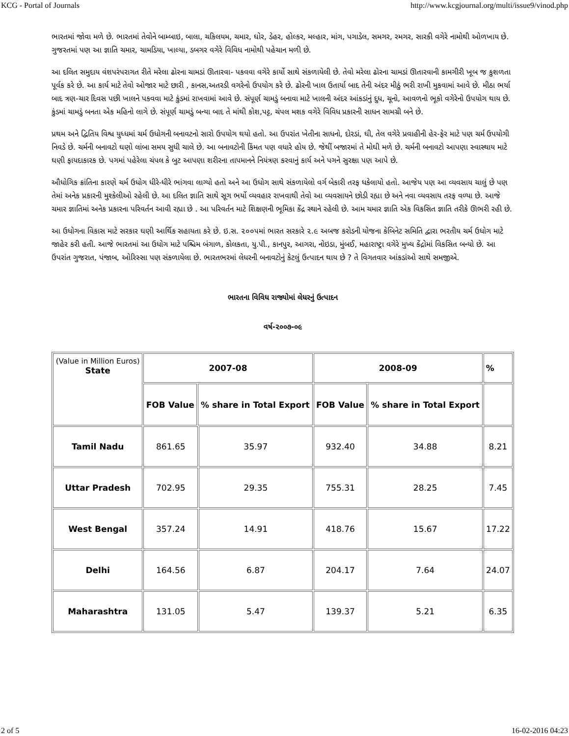KCG - Portal of Journals http://www.kcgjournal.org/multi/issue9/vinod.php
ભારતમાં જોવા મળે છે. ભારતમાં તેવોને બામ્બાઇ, બાલા, ચકિલયમ, ચમાર, ઘોર, ડેહર, હોલ્કર, મલ્હાર, માંગ, પગાડેલ, સમગર, રમગર, સારકી વગેરે નામોથી ઓળખાય છે. ગુજરતમાં પણ આ જ્ઞાતિ ચમાર, ચામડિયા, ખાલ્યા, ડબગર વગેરે વિવિધ નામોથી પહેચાન મળી છે.
આ દલિત સમુદાય વંશપરંપરાગત રીતે મરેલા ઢોરના ચામડાં ઊતારવા- પકવવા વગેરે કાર્યો સાથે સંકળાયેલી છે. તેવો મરેલા ઢોરના ચામડાં ઊતારવાની કામગીરી ખૂબ જ કુશળતા પૂર્વક કરે છે. આ કાર્ય માટે તેવો ઓજાર માટે છારી , કાનસ,અતરડી વગરેનો ઉપયોગ કરે છે. ઢોરની ખાલ ઉતાર્યા બાદ તેની અંદર મીઠું ભરી રાખી મુકવામાં આવે છે. મીઠા ભર્યા બાદ ત્રણ-ચાર દિવસ પછી ખાલને પકવવા માટે કુંડમાં રાખવામાં આવે છે. સંપૂર્ણ ચામડું બનાવા માટે ખાલની અંદર આંકડાંનું દુધ, ચૂનો, આવળનો ભૂકો વગેરેનો ઉપયોગ થાય છે. કુંડમાં ચામડું બનતા એક મહિનો લાગે છે. સંપૂર્ણ ચામડું બન્યા બાદ તે માંથી કોશ,પટ્ટ, ચંપલ મશક વગેરે વિવિધ પ્રકારની સાધન સામગ્રી બને છે.
પ્રથમ અને દ્વિતિય વિશ્વ યુધ્ધમાં ચર્મ ઉધોગની બનાવટનો સારો ઉપયોગ થયો હતો. આ ઉપરાંત ખેતીના સાધનો, દોરડાં, ઘી, તેલ વગેરે પ્રવાહીની હેર-ફેર માટે પણ ચર્મ ઉપયોગી નિવડે છે. ચર્મની બનાવટો ઘણો લાંબા સમય સુધી ચાલે છે. આ બનાવટોની કિંમત પણ વધારે હોય છે. જેથીં બજારમાં તે મોઘી મળે છે. ચર્મની બનાવટો આપણા સ્વાસ્થાય માટે ઘણી ફાયદાકારક છે. પગમાં પહેરેલા ચંપલ કે બુટ આપણા શરીરના તાપમાનને નિયંત્રણ કરવાનું કાર્ય અને પગને સુરક્ષા પણ આપે છે.
ઔધોગિક ક્રાંતિના કારણે ચર્મ ઉધોગ ધીરે-ધીરે ભાંગવા લાગ્યો હતો અને આ ઉધોગ સાથે સંકળાયેલો વર્ગ બેકારી તરફ ધકેલાયો હતો. આજેય પણ આ વ્યવસાય ચાલું છે પણ તેમાં અનેક પ્રકારની મુશ્કેલીઓ રહેલી છે. આ દલિત જ્ઞાતિ સાથે સૂગ ભર્યો વ્યવહાર રાખવાથી તેવો આ વ્યવસાયને છોડી રહ્યા છે અને નવા વ્યવસાય તરફ વળ્યા છે. આજે ચમાર જ્ઞાતિમાં અનેક પ્રકારના પરિવર્તન આવી રહ્યા છે . આ પરિવર્તન માટે શિક્ષણની ભૂમિકા કેંદ્ર સ્થાને રહેલી છે. આમ ચમાર જ્ઞાતિ એક વિકસિત જ્ઞાતિ તરીકે ઊભરી રહી છે.
આ ઉધોગના વિકાસ માટે સરકાર ઘણી આર્થિક સહાયતા કરે છે. ઇ.સ. ૨૦૦૫માં ભારત સરકારે ૨.૯ અબજ કરોડની યોજના કેબિનેટ સમિતિ દ્વારા ભરતીય ચર્મ ઉધોગ માટે જાહેર કરી હતી. આજે ભારતમાં આ ઉધોગ માટે પશ્ચિમ બંગાળ, કોલકતા, યુ.પી., કાનપુર, આગરા, નોઇડા, મુંબઈ, મહારાષ્ટ્રા વગેરે મુખ્ય કેંદ્રોમાં વિકસિત બન્યો છે. આ ઉપરાંત ગુજરાત, પંજાબ, ઓરિસ્સા પણ સંકળાયેલા છે. ભારતભરમાં લેધરની બનાવટોનું કેટલું ઉત્પાદન થાય છે ? તે વિગતવાર આંકડાંઓ સાથે સમજીએ.
ભારતના વિવિધ રાજ્યોમાં લેધરનું ઉત્પાદન
વર્ષ-૨૦૦૭-૦૯
| (Value in Million Euros) State | 2007-08 | | | 2008-09 | | % |
| --- | --- | --- | --- | --- | --- | --- |
| | FOB Value | % share in Total Export | | FOB Value | % share in Total Export | |
| Tamil Nadu | 861.65 | | 35.97 | 932.40 | 34.88 | 8.21 |
| Uttar Pradesh | 702.95 | | 29.35 | 755.31 | 28.25 | 7.45 |
| West Bengal | 357.24 | | 14.91 | 418.76 | 15.67 | 17.22 |
| Delhi | 164.56 | | 6.87 | 204.17 | 7.64 | 24.07 |
| Maharashtra | 131.05 | | 5.47 | 139.37 | 5.21 | 6.35 |
2 of 5 16-02-2016 04:23